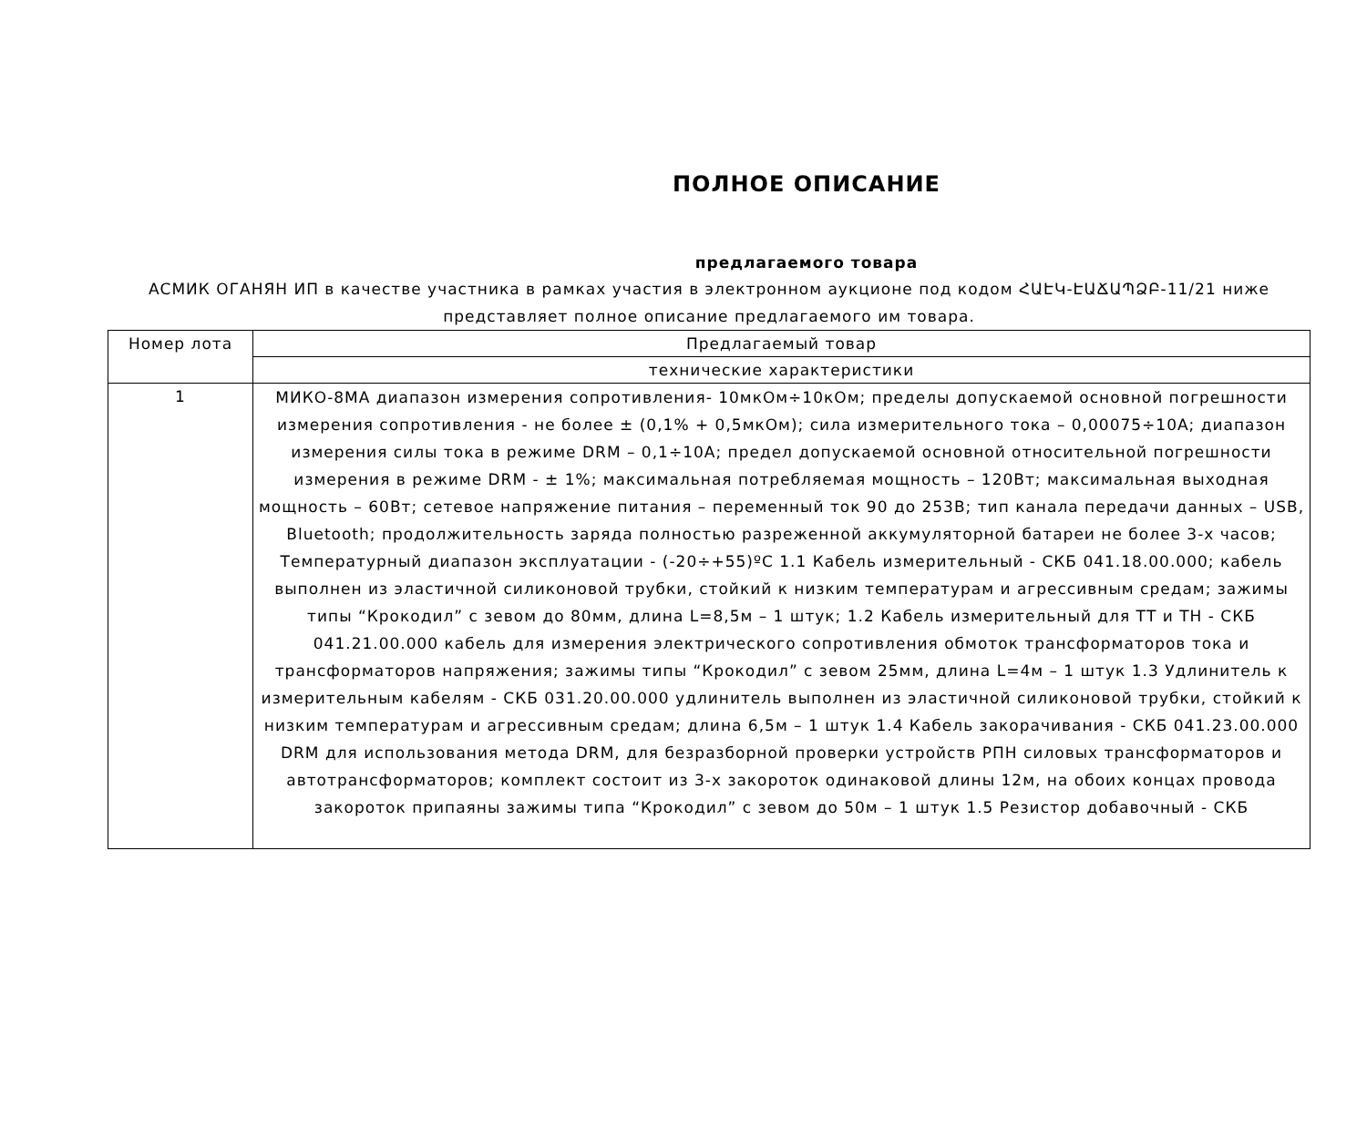ПОЛНОЕ ОПИСАНИЕ
предлагаемого товара
АСМИК ОГАНЯН ИП в качестве участника в рамках участия в электронном аукционе под кодом ՀԱԷԿ-ԷԱՃԱՊՁԲ-11/21 ниже представляет полное описание предлагаемого им товара.
| Номер лота | Предлагаемый товар |
| --- | --- |
| | технические характеристики |
| 1 | МИКО-8МА диапазон измерения сопротивления- 10мкОм÷10кОм; пределы допускаемой основной погрешности измерения сопротивления - не более ± (0,1% + 0,5мкОм); сила измерительного тока – 0,00075÷10А; диапазон измерения силы тока в режиме DRM – 0,1÷10А; предел допускаемой основной относительной погрешности измерения в режиме DRM - ± 1%; максимальная потребляемая мощность – 120Вт; максимальная выходная мощность – 60Вт; сетевое напряжение питания – переменный ток 90 до 253В; тип канала передачи данных – USB, Bluetooth; продолжительность заряда полностью разреженной аккумуляторной батареи не более 3-х часов; Температурный диапазон эксплуатации - (-20÷+55)ºС 1.1 Кабель измерительный - СКБ 041.18.00.000; кабель выполнен из эластичной силиконовой трубки, стойкий к низким температурам и агрессивным средам; зажимы типы “Крокодил” с зевом до 80мм, длина L=8,5м – 1 штук; 1.2 Кабель измерительный для ТТ и ТН - СКБ 041.21.00.000 кабель для измерения электрического сопротивления обмоток трансформаторов тока и трансформаторов напряжения; зажимы типы “Крокодил” с зевом 25мм, длина L=4м – 1 штук 1.3 Удлинитель к измерительным кабелям - СКБ 031.20.00.000 удлинитель выполнен из эластичной силиконовой трубки, стойкий к низким температурам и агрессивным средам; длина 6,5м – 1 штук 1.4 Кабель закорачивания - СКБ 041.23.00.000 DRM для использования метода DRM, для безразборной проверки устройств РПН силовых трансформаторов и автотрансформаторов; комплект состоит из 3-х закороток одинаковой длины 12м, на обоих концах провода закороток припаяны зажимы типа “Крокодил” с зевом до 50м – 1 штук 1.5 Резистор добавочный - СКБ |